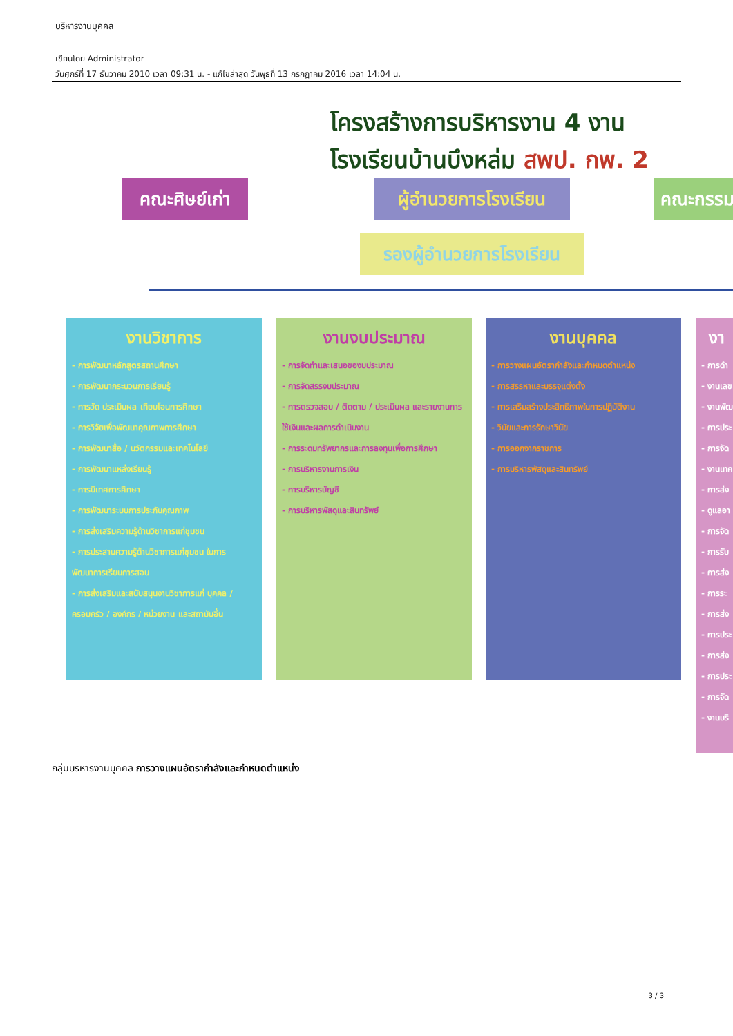บริหารงานบุคคล
เขียนโดย Administrator
วันศุกร์ที่ 17 ธันวาคม 2010 เวลา 09:31 น. - แก้ไขล่าสุด วันพุธที่ 13 กรกฎาคม 2016 เวลา 14:04 น.
โครงสร้างการบริหารงาน 4 งาน
โรงเรียนบ้านบึงหล่ม สพป. กพ. 2
คณะศิษย์เก่า
ผู้อำนวยการโรงเรียน
คณะกรรม
รองผู้อำนวยการโรงเรียน
งานวิชาการ
- การพัฒนาหลักสูตรสถานศึกษา
- การพัฒนากระบวนการเรียนรู้
- การวัด ประเมินผล เทียบโอนการศึกษา
- การวิจัยเพื่อพัฒนาคุณภาพการศึกษา
- การพัฒนาสื่อ / นวัตกรรมและเทคโนโลยี
- การพัฒนาแหล่งเรียนรู้
- การนิเทศการศึกษา
- การพัฒนาระบบการประกันคุณภาพ
- การส่งเสริมความรู้ด้านวิชาการแก่ชุมชน
- การประสานความรู้ด้านวิชาการแก่ชุมชน ในการพัฒนาการเรียนการสอน
- การส่งเสริมและสนับสนุนงานวิชาการแก่ บุคคล / ครอบครัว / องค์กร / หน่วยงาน และสถาบันอื่น
งานงบประมาณ
- การจัดทำและเสนอของบประมาณ
- การจัดสรรงบประมาณ
- การตรวจสอบ / ติดตาม / ประเมินผล และรายงานการใช้เงินและผลการดำเนินงาน
- การระดมทรัพยากรและการลงทุนเพื่อการศึกษา
- การบริหารงานการเงิน
- การบริหารบัญชี
- การบริหารพัสดุและสินทรัพย์
งานบุคคล
- การวางแผนอัตรากำลังและกำหนดตำแหน่ง
- การสรรหาและบรรจุแต่งตั้ง
- การเสริมสร้างประสิทธิภาพในการปฏิบัติงาน
- วินัยและการรักษาวินัย
- การออกจากราชการ
- การบริหารพัสดุและสินทรัพย์
งา
- การดำ
- งานเลข
- งานพัฒ
- การประ
- การจัด
- งานเทค
- การส่ง
- ดูแลอา
- การจัด
- การรับ
- การส่ง
- การระ
- การส่ง
- การประ
- การส่ง
- การประ
- การจัด
- งานบริ
กลุ่มบริหารงานบุคคล การวางแผนอัตรากำลังและกำหนดตำแหน่ง
3 / 3